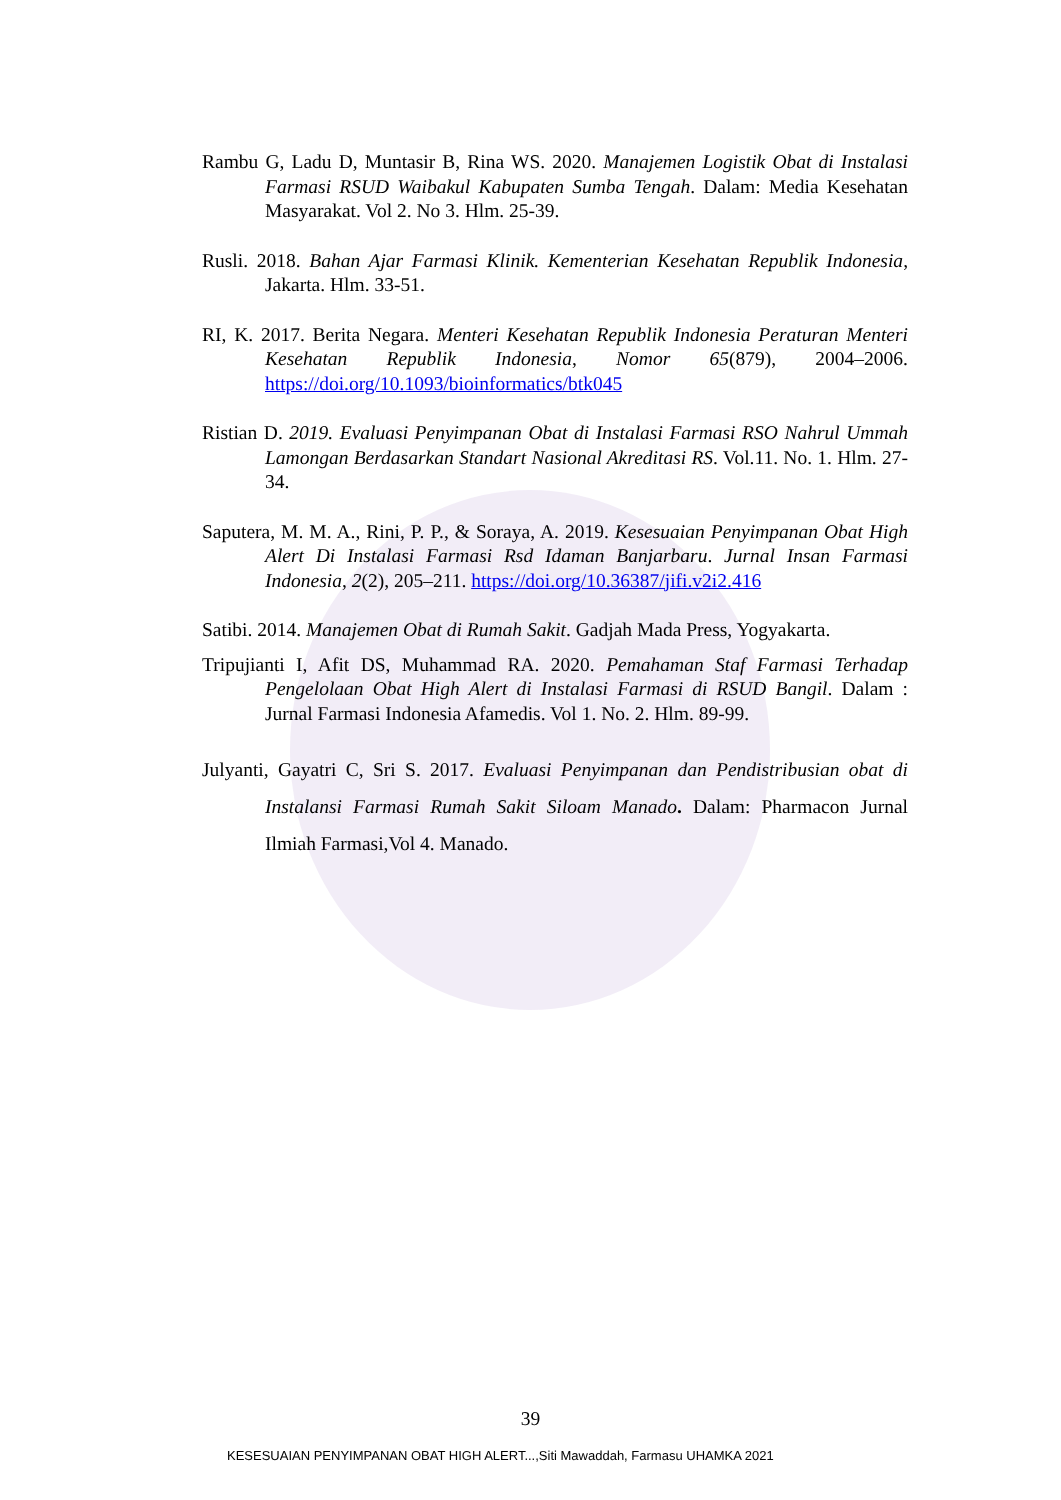Rambu G, Ladu D, Muntasir B, Rina WS. 2020. Manajemen Logistik Obat di Instalasi Farmasi RSUD Waibakul Kabupaten Sumba Tengah. Dalam: Media Kesehatan Masyarakat. Vol 2. No 3. Hlm. 25-39.
Rusli. 2018. Bahan Ajar Farmasi Klinik. Kementerian Kesehatan Republik Indonesia, Jakarta. Hlm. 33-51.
RI, K. 2017. Berita Negara. Menteri Kesehatan Republik Indonesia Peraturan Menteri Kesehatan Republik Indonesia, Nomor 65(879), 2004–2006. https://doi.org/10.1093/bioinformatics/btk045
Ristian D. 2019. Evaluasi Penyimpanan Obat di Instalasi Farmasi RSO Nahrul Ummah Lamongan Berdasarkan Standart Nasional Akreditasi RS. Vol.11. No. 1. Hlm. 27- 34.
Saputera, M. M. A., Rini, P. P., & Soraya, A. 2019. Kesesuaian Penyimpanan Obat High Alert Di Instalasi Farmasi Rsd Idaman Banjarbaru. Jurnal Insan Farmasi Indonesia, 2(2), 205–211. https://doi.org/10.36387/jifi.v2i2.416
Satibi. 2014. Manajemen Obat di Rumah Sakit. Gadjah Mada Press, Yogyakarta.
Tripujianti I, Afit DS, Muhammad RA. 2020. Pemahaman Staf Farmasi Terhadap Pengelolaan Obat High Alert di Instalasi Farmasi di RSUD Bangil. Dalam : Jurnal Farmasi Indonesia Afamedis. Vol 1. No. 2. Hlm. 89-99.
Julyanti, Gayatri C, Sri S. 2017. Evaluasi Penyimpanan dan Pendistribusian obat di Instalansi Farmasi Rumah Sakit Siloam Manado. Dalam: Pharmacon Jurnal Ilmiah Farmasi,Vol 4. Manado.
39
KESESUAIAN PENYIMPANAN OBAT HIGH ALERT...,Siti Mawaddah, Farmasu UHAMKA 2021